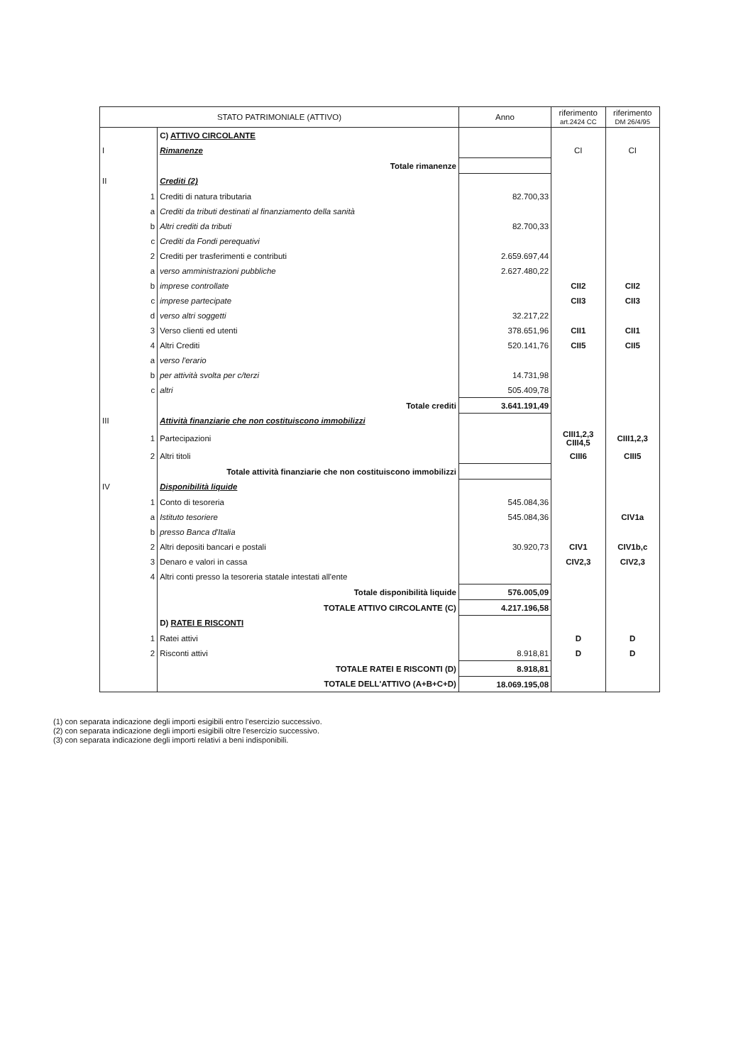| STATO PATRIMONIALE (ATTIVO) | | | Anno | riferimento art.2424 CC | riferimento DM 26/4/95 |
| --- | --- | --- | --- | --- | --- |
| | | C) ATTIVO CIRCOLANTE | | | |
| I | | Rimanenze | | CI | CI |
| | | Totale rimanenze | | | |
| II | | Crediti (2) | | | |
| | 1 | Crediti di natura tributaria | 82.700,33 | | |
| | a | Crediti da tributi destinati al finanziamento della sanità | | | |
| | b | Altri crediti da tributi | 82.700,33 | | |
| | c | Crediti da Fondi perequativi | | | |
| | 2 | Crediti per trasferimenti e contributi | 2.659.697,44 | | |
| | a | verso amministrazioni pubbliche | 2.627.480,22 | | |
| | b | imprese controllate | | CII2 | CII2 |
| | c | imprese partecipate | | CII3 | CII3 |
| | d | verso altri soggetti | 32.217,22 | | |
| | 3 | Verso clienti ed utenti | 378.651,96 | CII1 | CII1 |
| | 4 | Altri Crediti | 520.141,76 | CII5 | CII5 |
| | a | verso l'erario | | | |
| | b | per attività svolta per c/terzi | 14.731,98 | | |
| | c | altri | 505.409,78 | | |
| | | Totale crediti | 3.641.191,49 | | |
| III | | Attività finanziarie che non costituiscono immobilizzi | | | |
| | 1 | Partecipazioni | | CIII1,2,3 CIII4,5 | CIII1,2,3 |
| | 2 | Altri titoli | | CIII6 | CIII5 |
| | | Totale attività finanziarie che non costituiscono immobilizzi | | | |
| IV | | Disponibilità liquide | | | |
| | 1 | Conto di tesoreria | 545.084,36 | | |
| | a | Istituto tesoriere | 545.084,36 | | CIV1a |
| | b | presso Banca d'Italia | | | |
| | 2 | Altri depositi bancari e postali | 30.920,73 | CIV1 | CIV1b,c |
| | 3 | Denaro e valori in cassa | | CIV2,3 | CIV2,3 |
| | 4 | Altri conti presso la tesoreria statale intestati all'ente | | | |
| | | Totale disponibilità liquide | 576.005,09 | | |
| | | TOTALE ATTIVO CIRCOLANTE (C) | 4.217.196,58 | | |
| | | D) RATEI E RISCONTI | | | |
| | 1 | Ratei attivi | | D | D |
| | 2 | Risconti attivi | 8.918,81 | D | D |
| | | TOTALE RATEI E RISCONTI (D) | 8.918,81 | | |
| | | TOTALE DELL'ATTIVO (A+B+C+D) | 18.069.195,08 | | |
(1) con separata indicazione degli importi esigibili entro l'esercizio successivo.
(2) con separata indicazione degli importi esigibili oltre l'esercizio successivo.
(3) con separata indicazione degli importi relativi a beni indisponibili.